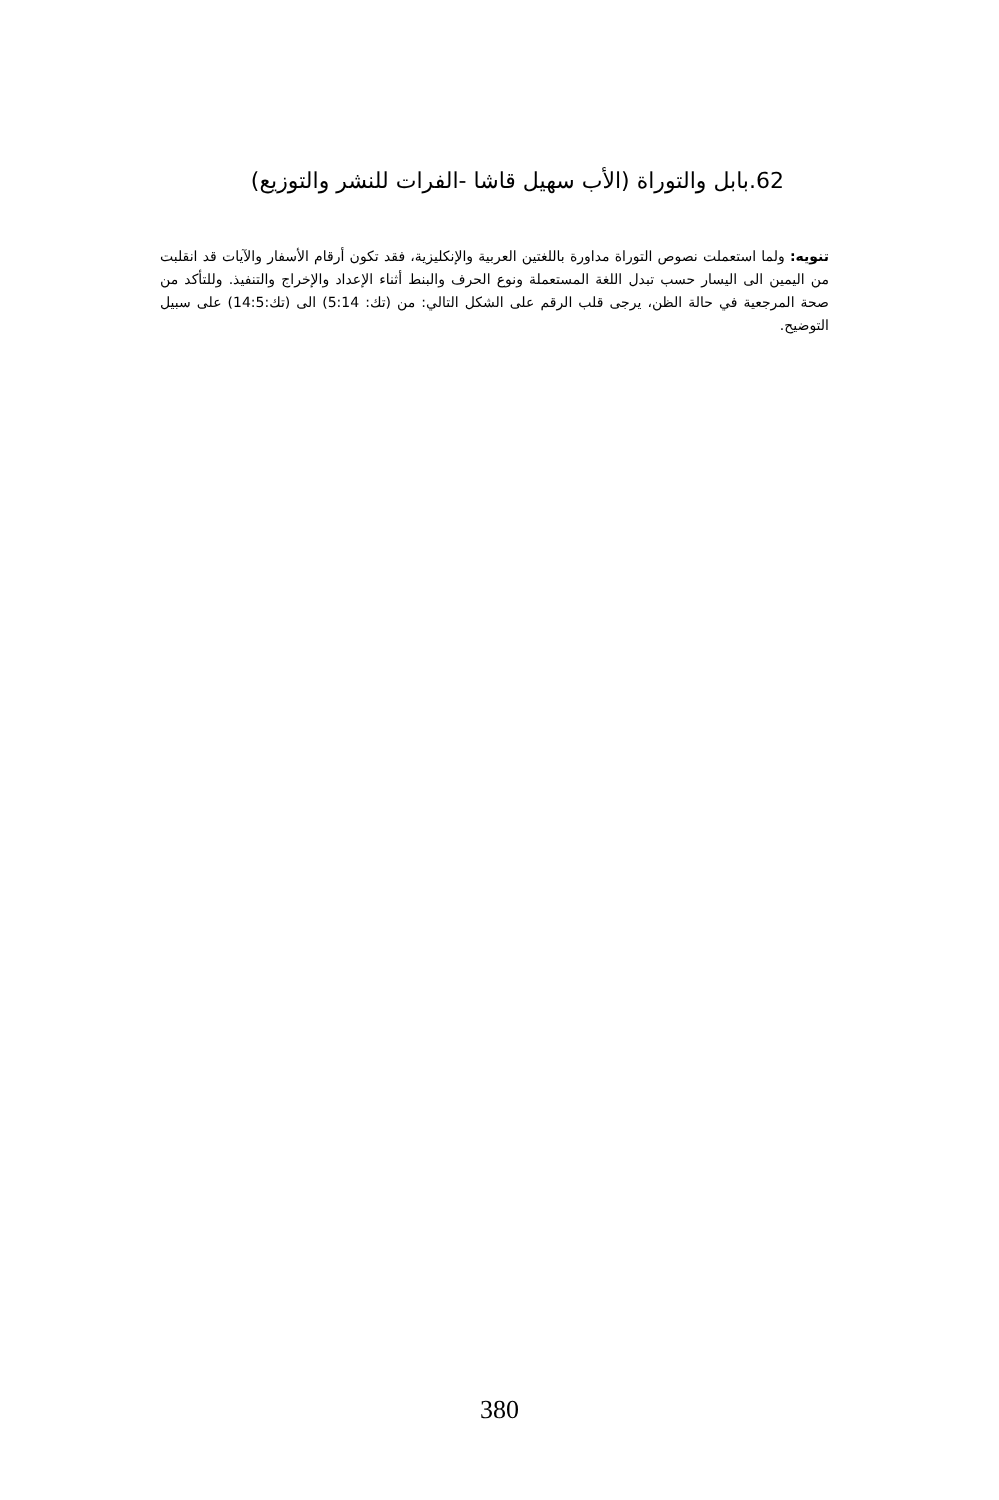62.بابل والتوراة (الأب سهيل قاشا -الفرات للنشر والتوزيع)
تنويه: ولما استعملت نصوص التوراة مداورة باللغتين العربية والإنكليزية، فقد تكون أرقام الأسفار والآيات قد انقلبت من اليمين الى اليسار حسب تبدل اللغة المستعملة ونوع الحرف والبنط أثناء الإعداد والإخراج والتنفيذ. وللتأكد من صحة المرجعية في حالة الظن، يرجى قلب الرقم على الشكل التالي: من (تك: 5:14) الى (تك:14:5) على سبيل التوضيح.
380